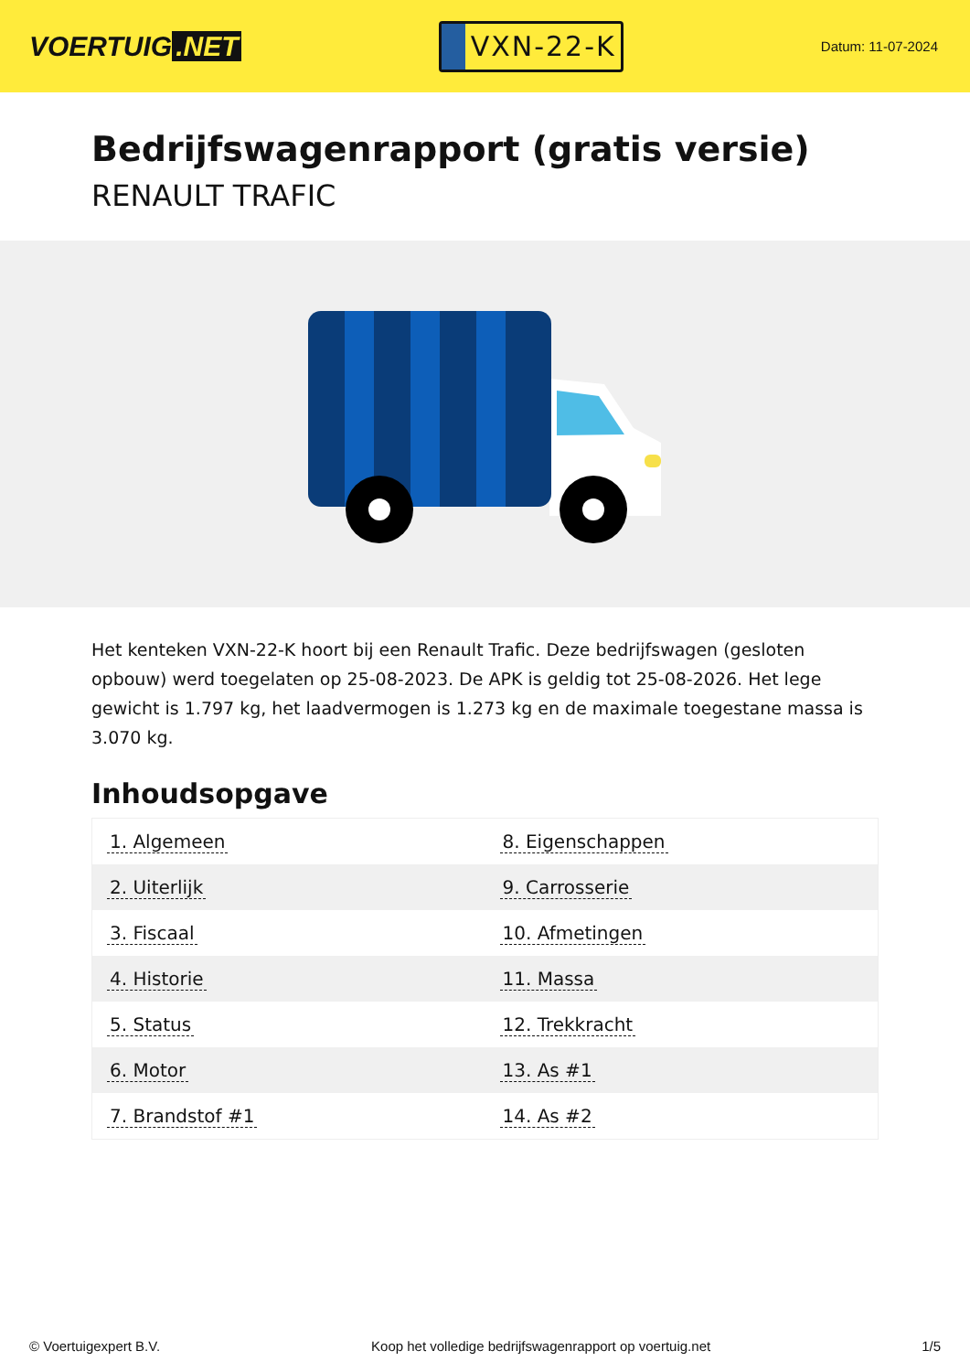VOERTUIG.NET
VXN-22-K
Datum: 11-07-2024
Bedrijfswagenrapport (gratis versie)
RENAULT TRAFIC
Het kenteken VXN-22-K hoort bij een Renault Trafic. Deze bedrijfswagen (gesloten opbouw) werd toegelaten op 25-08-2023. De APK is geldig tot 25-08-2026. Het lege gewicht is 1.797 kg, het laadvermogen is 1.273 kg en de maximale toegestane massa is 3.070 kg.
Inhoudsopgave
| 1. Algemeen | 8. Eigenschappen |
| 2. Uiterlijk | 9. Carrosserie |
| 3. Fiscaal | 10. Afmetingen |
| 4. Historie | 11. Massa |
| 5. Status | 12. Trekkracht |
| 6. Motor | 13. As #1 |
| 7. Brandstof #1 | 14. As #2 |
© Voertuigexpert B.V. Koop het volledige bedrijfswagenrapport op voertuig.net 1/5